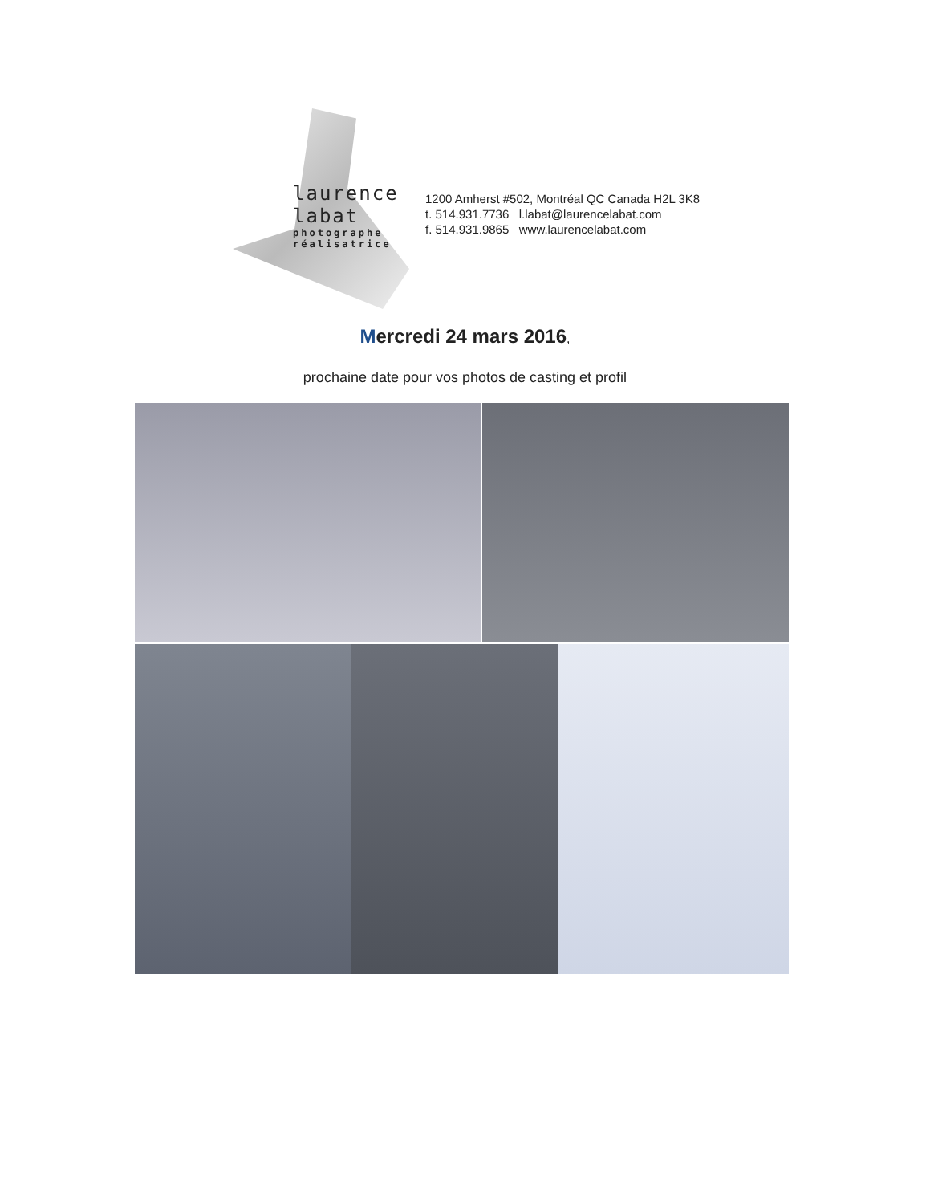laurence
labat
photographe
réalisatrice
1200 Amherst #502, Montréal QC Canada H2L 3K8
t. 514.931.7736 l.labat@laurencelabat.com
f. 514.931.9865 www.laurencelabat.com
Mercredi 24 mars 2016,
prochaine date pour vos photos de casting et profil